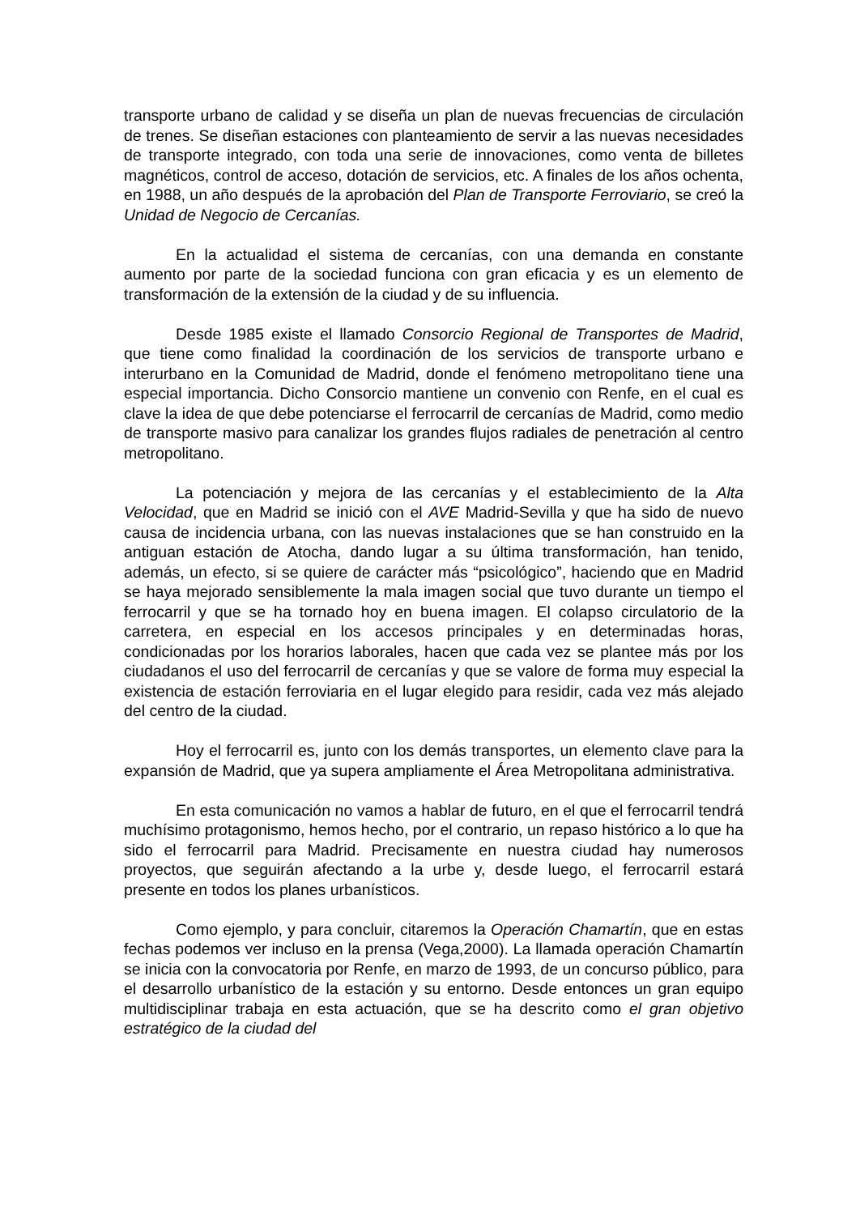transporte urbano de calidad y se diseña un plan de nuevas frecuencias de circulación de trenes. Se diseñan estaciones con planteamiento de servir a las nuevas necesidades de transporte integrado, con toda una serie de innovaciones, como venta de billetes magnéticos, control de acceso, dotación de servicios, etc. A finales de los años ochenta, en 1988, un año después de la aprobación del Plan de Transporte Ferroviario, se creó la Unidad de Negocio de Cercanías.
En la actualidad el sistema de cercanías, con una demanda en constante aumento por parte de la sociedad funciona con gran eficacia y es un elemento de transformación de la extensión de la ciudad y de su influencia.
Desde 1985 existe el llamado Consorcio Regional de Transportes de Madrid, que tiene como finalidad la coordinación de los servicios de transporte urbano e interurbano en la Comunidad de Madrid, donde el fenómeno metropolitano tiene una especial importancia. Dicho Consorcio mantiene un convenio con Renfe, en el cual es clave la idea de que debe potenciarse el ferrocarril de cercanías de Madrid, como medio de transporte masivo para canalizar los grandes flujos radiales de penetración al centro metropolitano.
La potenciación y mejora de las cercanías y el establecimiento de la Alta Velocidad, que en Madrid se inició con el AVE Madrid-Sevilla y que ha sido de nuevo causa de incidencia urbana, con las nuevas instalaciones que se han construido en la antiguan estación de Atocha, dando lugar a su última transformación, han tenido, además, un efecto, si se quiere de carácter más “psicológico”, haciendo que en Madrid se haya mejorado sensiblemente la mala imagen social que tuvo durante un tiempo el ferrocarril y que se ha tornado hoy en buena imagen. El colapso circulatorio de la carretera, en especial en los accesos principales y en determinadas horas, condicionadas por los horarios laborales, hacen que cada vez se plantee más por los ciudadanos el uso del ferrocarril de cercanías y que se valore de forma muy especial la existencia de estación ferroviaria en el lugar elegido para residir, cada vez más alejado del centro de la ciudad.
Hoy el ferrocarril es, junto con los demás transportes, un elemento clave para la expansión de Madrid, que ya supera ampliamente el Área Metropolitana administrativa.
En esta comunicación no vamos a hablar de futuro, en el que el ferrocarril tendrá muchísimo protagonismo, hemos hecho, por el contrario, un repaso histórico a lo que ha sido el ferrocarril para Madrid. Precisamente en nuestra ciudad hay numerosos proyectos, que seguirán afectando a la urbe y, desde luego, el ferrocarril estará presente en todos los planes urbanísticos.
Como ejemplo, y para concluir, citaremos la Operación Chamartín, que en estas fechas podemos ver incluso en la prensa (Vega,2000). La llamada operación Chamartín se inicia con la convocatoria por Renfe, en marzo de 1993, de un concurso público, para el desarrollo urbanístico de la estación y su entorno. Desde entonces un gran equipo multidisciplinar trabaja en esta actuación, que se ha descrito como el gran objetivo estratégico de la ciudad del